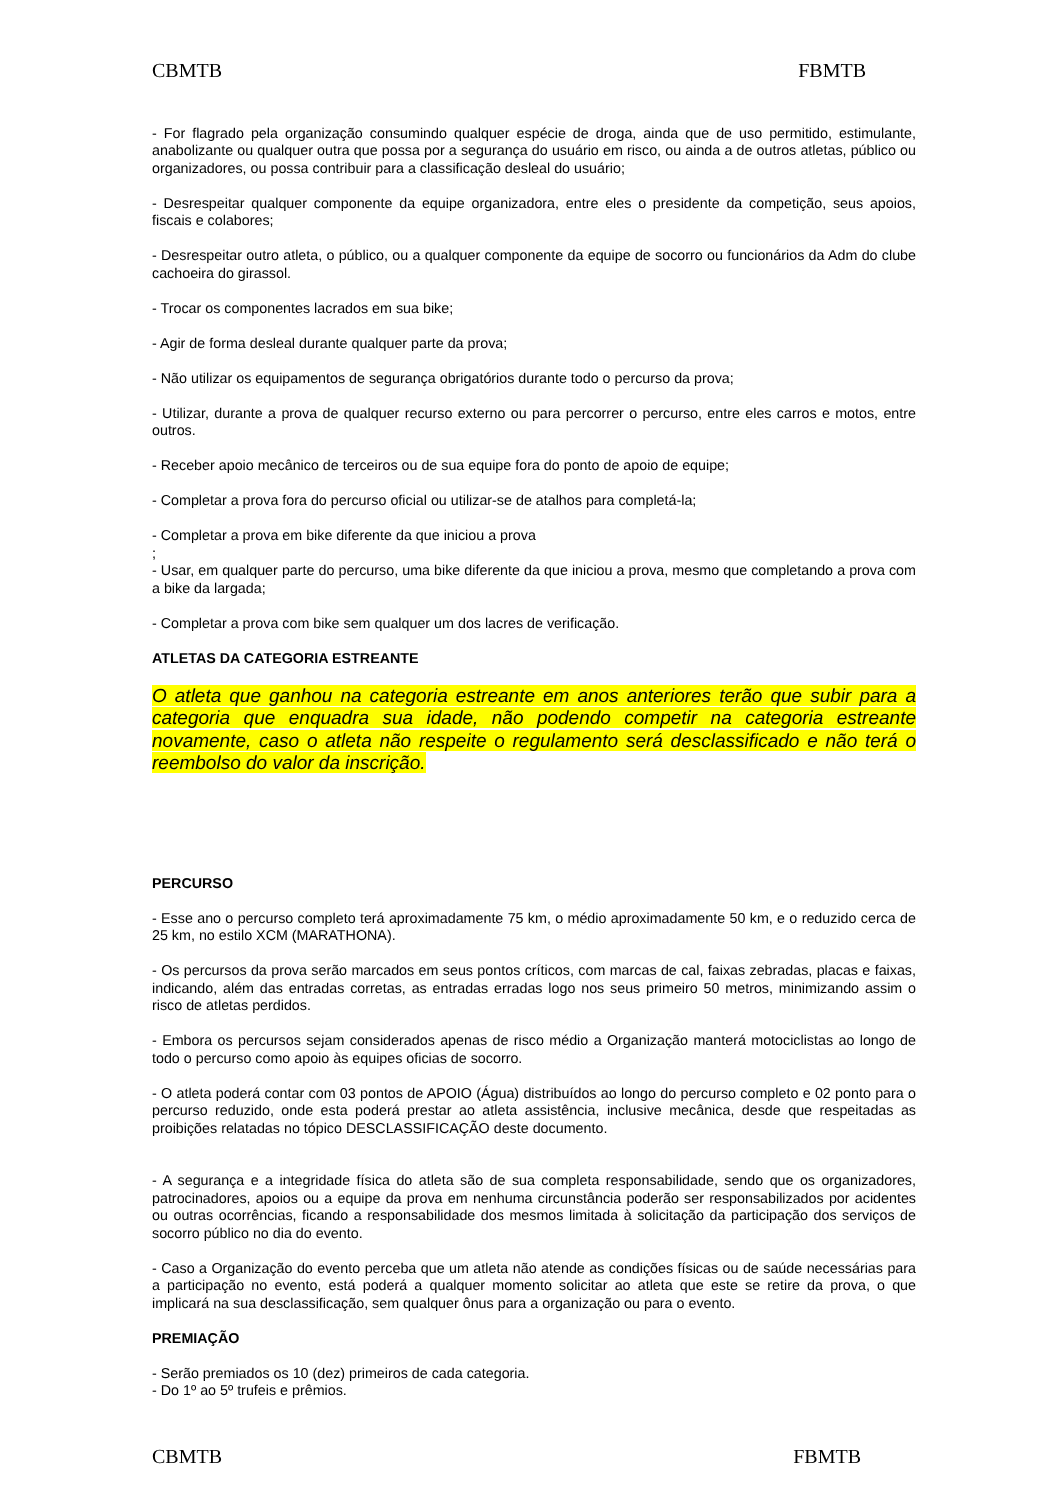CBMTB FBMTB
- For flagrado pela organização consumindo qualquer espécie de droga, ainda que de uso permitido, estimulante, anabolizante ou qualquer outra que possa por a segurança do usuário em risco, ou ainda a de outros atletas, público ou organizadores, ou possa contribuir para a classificação desleal do usuário;
- Desrespeitar qualquer componente da equipe organizadora, entre eles o presidente da competição, seus apoios, fiscais e colabores;
- Desrespeitar outro atleta, o público, ou a qualquer componente da equipe de socorro ou funcionários da Adm do clube cachoeira do girassol.
- Trocar os componentes lacrados em sua bike;
- Agir de forma desleal durante qualquer parte da prova;
- Não utilizar os equipamentos de segurança obrigatórios durante todo o percurso da prova;
- Utilizar, durante a prova de qualquer recurso externo ou para percorrer o percurso, entre eles carros e motos, entre outros.
- Receber apoio mecânico de terceiros ou de sua equipe fora do ponto de apoio de equipe;
- Completar a prova fora do percurso oficial ou utilizar-se de atalhos para completá-la;
- Completar a prova em bike diferente da que iniciou a prova
;
- Usar, em qualquer parte do percurso, uma bike diferente da que iniciou a prova, mesmo que completando a prova com a bike da largada;
- Completar a prova com bike sem qualquer um dos lacres de verificação.
ATLETAS DA CATEGORIA ESTREANTE
O atleta que ganhou na categoria estreante em anos anteriores terão que subir para a categoria que enquadra sua idade, não podendo competir na categoria estreante novamente, caso o atleta não respeite o regulamento será desclassificado e não terá o reembolso do valor da inscrição.
PERCURSO
- Esse ano o percurso completo terá aproximadamente 75 km, o médio aproximadamente 50 km, e o reduzido cerca de 25 km, no estilo XCM (MARATHONA).
- Os percursos da prova serão marcados em seus pontos críticos, com marcas de cal, faixas zebradas, placas e faixas, indicando, além das entradas corretas, as entradas erradas logo nos seus primeiro 50 metros, minimizando assim o risco de atletas perdidos.
- Embora os percursos sejam considerados apenas de risco médio a Organização manterá motociclistas ao longo de todo o percurso como apoio às equipes oficias de socorro.
- O atleta poderá contar com 03 pontos de APOIO (Água) distribuídos ao longo do percurso completo e 02 ponto para o percurso reduzido, onde esta poderá prestar ao atleta assistência, inclusive mecânica, desde que respeitadas as proibições relatadas no tópico DESCLASSIFICAÇÃO deste documento.
- A segurança e a integridade física do atleta são de sua completa responsabilidade, sendo que os organizadores, patrocinadores, apoios ou a equipe da prova em nenhuma circunstância poderão ser responsabilizados por acidentes ou outras ocorrências, ficando a responsabilidade dos mesmos limitada à solicitação da participação dos serviços de socorro público no dia do evento.
- Caso a Organização do evento perceba que um atleta não atende as condições físicas ou de saúde necessárias para a participação no evento, está poderá a qualquer momento solicitar ao atleta que este se retire da prova, o que implicará na sua desclassificação, sem qualquer ônus para a organização ou para o evento.
PREMIAÇÃO
- Serão premiados os 10 (dez) primeiros de cada categoria.
- Do 1º ao 5º trufeis e prêmios.
CBMTB FBMTB